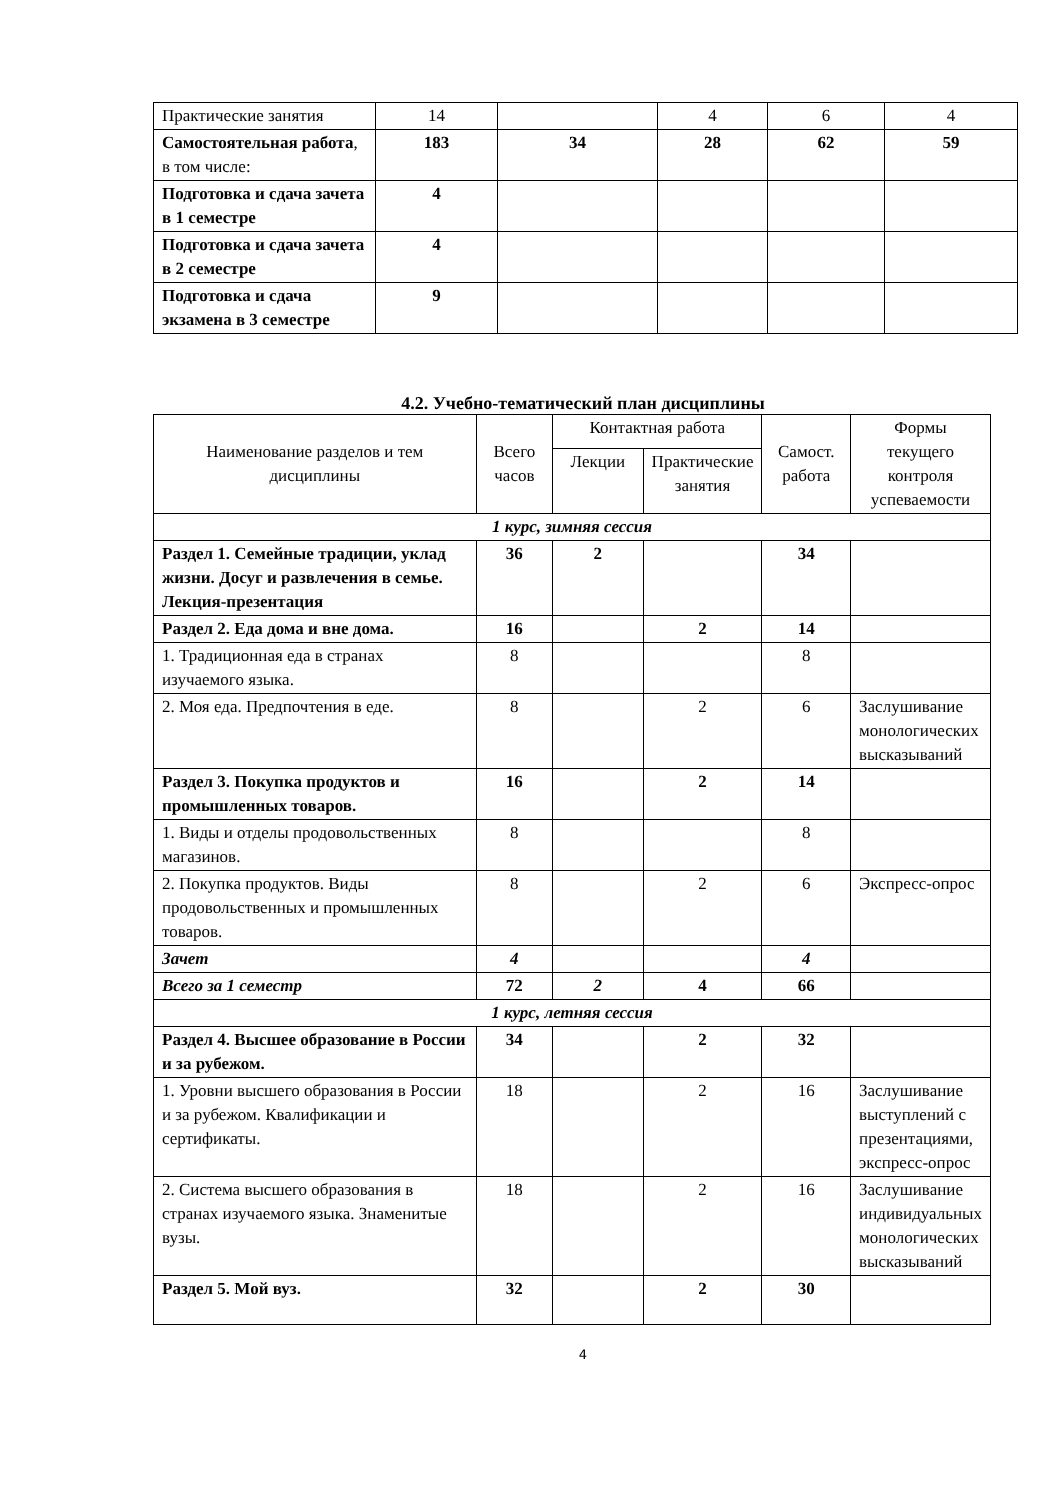| Практические занятия | 14 | | 4 | 6 | 4 |
| Самостоятельная работа , в том числе: | 183 | 34 | 28 | 62 | 59 |
| Подготовка и сдача зачета в 1 семестре | 4 | | | | |
| Подготовка и сдача зачета в 2 семестре | 4 | | | | |
| Подготовка и сдача экзамена в 3 семестре | 9 | | | | |
4.2. Учебно-тематический план дисциплины
| Наименование разделов и тем дисциплины | Всего часов | Контактная работа | | Самост. работа | Формы текущего контроля успеваемости |
| --- | --- | --- | --- | --- | --- |
| | | Лекции | Практические занятия | | |
| 1 курс, зимняя сессия | | | | | |
| Раздел 1. Семейные традиции, уклад жизни. Досуг и развлечения в семье. Лекция-презентация | 36 | 2 | | 34 | |
| Раздел 2. Еда дома и вне дома. | 16 | | 2 | 14 | |
| 1. Традиционная еда в странах изучаемого языка. | 8 | | | 8 | |
| 2. Моя еда. Предпочтения в еде. | 8 | | 2 | 6 | Заслушивание монологических высказываний |
| Раздел 3. Покупка продуктов и промышленных товаров. | 16 | | 2 | 14 | |
| 1. Виды и отделы продовольственных магазинов. | 8 | | | 8 | |
| 2. Покупка продуктов. Виды продовольственных и промышленных товаров. | 8 | | 2 | 6 | Экспресс-опрос |
| Зачет | 4 | | | 4 | |
| Всего за 1 семестр | 72 | 2 | 4 | 66 | |
| 1 курс, летняя сессия | | | | | |
| Раздел 4. Высшее образование в России и за рубежом. | 34 | | 2 | 32 | |
| 1. Уровни высшего образования в России и за рубежом. Квалификации и сертификаты. | 18 | | 2 | 16 | Заслушивание выступлений с презентациями, экспресс-опрос |
| 2. Система высшего образования в странах изучаемого языка. Знаменитые вузы. | 18 | | 2 | 16 | Заслушивание индивидуальных монологических высказываний |
| Раздел 5. Мой вуз. | 32 | | 2 | 30 | |
4